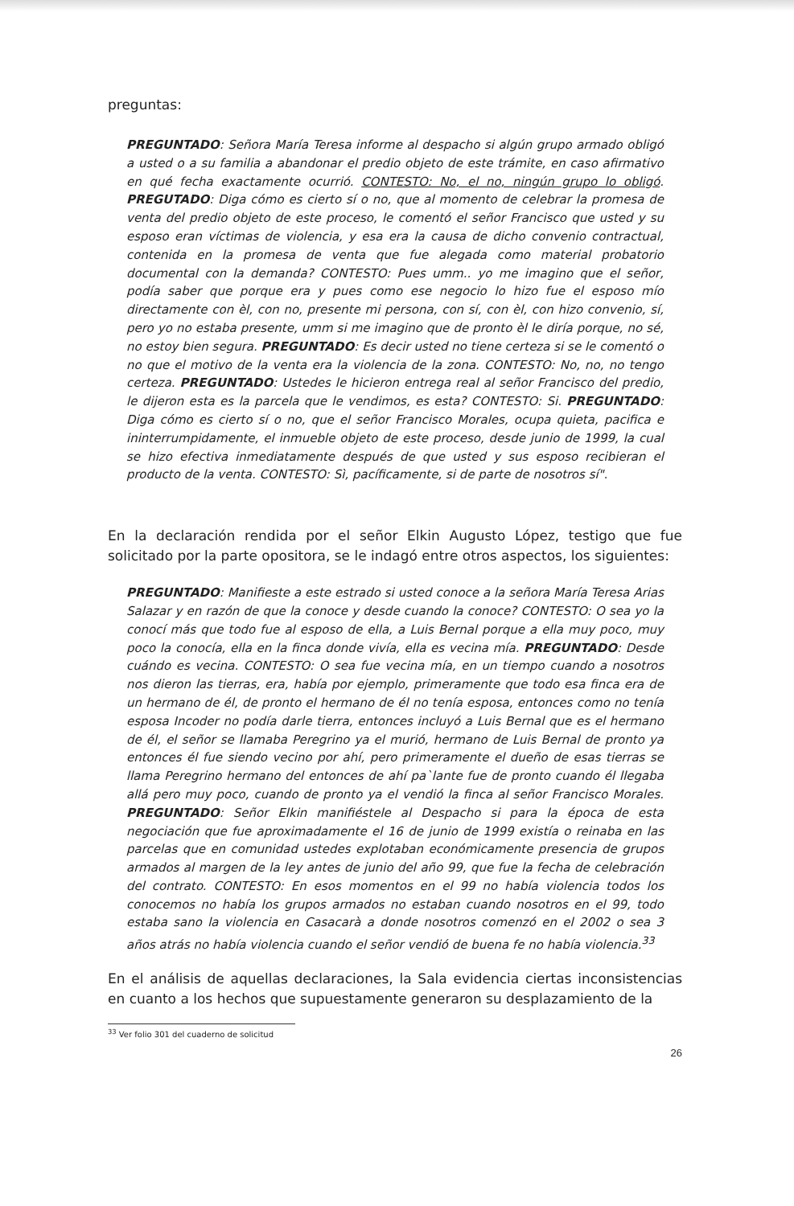preguntas:
PREGUNTADO: Señora María Teresa informe al despacho si algún grupo armado obligó a usted o a su familia a abandonar el predio objeto de este trámite, en caso afirmativo en qué fecha exactamente ocurrió. CONTESTO: No, el no, ningún grupo lo obligó. PREGUTADO: Diga cómo es cierto sí o no, que al momento de celebrar la promesa de venta del predio objeto de este proceso, le comentó el señor Francisco que usted y su esposo eran víctimas de violencia, y esa era la causa de dicho convenio contractual, contenida en la promesa de venta que fue alegada como material probatorio documental con la demanda? CONTESTO: Pues umm.. yo me imagino que el señor, podía saber que porque era y pues como ese negocio lo hizo fue el esposo mío directamente con èl, con no, presente mi persona, con sí, con èl, con hizo convenio, sí, pero yo no estaba presente, umm si me imagino que de pronto èl le diría porque, no sé, no estoy bien segura. PREGUNTADO: Es decir usted no tiene certeza si se le comentó o no que el motivo de la venta era la violencia de la zona. CONTESTO: No, no, no tengo certeza. PREGUNTADO: Ustedes le hicieron entrega real al señor Francisco del predio, le dijeron esta es la parcela que le vendimos, es esta? CONTESTO: Si. PREGUNTADO: Diga cómo es cierto sí o no, que el señor Francisco Morales, ocupa quieta, pacifica e ininterrumpidamente, el inmueble objeto de este proceso, desde junio de 1999, la cual se hizo efectiva inmediatamente después de que usted y sus esposo recibieran el producto de la venta. CONTESTO: Sì, pacíficamente, si de parte de nosotros sí".
En la declaración rendida por el señor Elkin Augusto López, testigo que fue solicitado por la parte opositora, se le indagó entre otros aspectos, los siguientes:
PREGUNTADO: Manifieste a este estrado si usted conoce a la señora María Teresa Arias Salazar y en razón de que la conoce y desde cuando la conoce? CONTESTO: O sea yo la conocí más que todo fue al esposo de ella, a Luis Bernal porque a ella muy poco, muy poco la conocía, ella en la finca donde vivía, ella es vecina mía. PREGUNTADO: Desde cuándo es vecina. CONTESTO: O sea fue vecina mía, en un tiempo cuando a nosotros nos dieron las tierras, era, había por ejemplo, primeramente que todo esa finca era de un hermano de él, de pronto el hermano de él no tenía esposa, entonces como no tenía esposa Incoder no podía darle tierra, entonces incluyó a Luis Bernal que es el hermano de él, el señor se llamaba Peregrino ya el murió, hermano de Luis Bernal de pronto ya entonces él fue siendo vecino por ahí, pero primeramente el dueño de esas tierras se llama Peregrino hermano del entonces de ahí pa`lante fue de pronto cuando él llegaba allá pero muy poco, cuando de pronto ya el vendió la finca al señor Francisco Morales. PREGUNTADO: Señor Elkin manifiéstele al Despacho si para la época de esta negociación que fue aproximadamente el 16 de junio de 1999 existía o reinaba en las parcelas que en comunidad ustedes explotaban económicamente presencia de grupos armados al margen de la ley antes de junio del año 99, que fue la fecha de celebración del contrato. CONTESTO: En esos momentos en el 99 no había violencia todos los conocemos no había los grupos armados no estaban cuando nosotros en el 99, todo estaba sano la violencia en Casacarà a donde nosotros comenzó en el 2002 o sea 3 años atrás no había violencia cuando el señor vendió de buena fe no había violencia.<sup>33</sup>
En el análisis de aquellas declaraciones, la Sala evidencia ciertas inconsistencias en cuanto a los hechos que supuestamente generaron su desplazamiento de la
<sup>33</sup> Ver folio 301 del cuaderno de solicitud
26